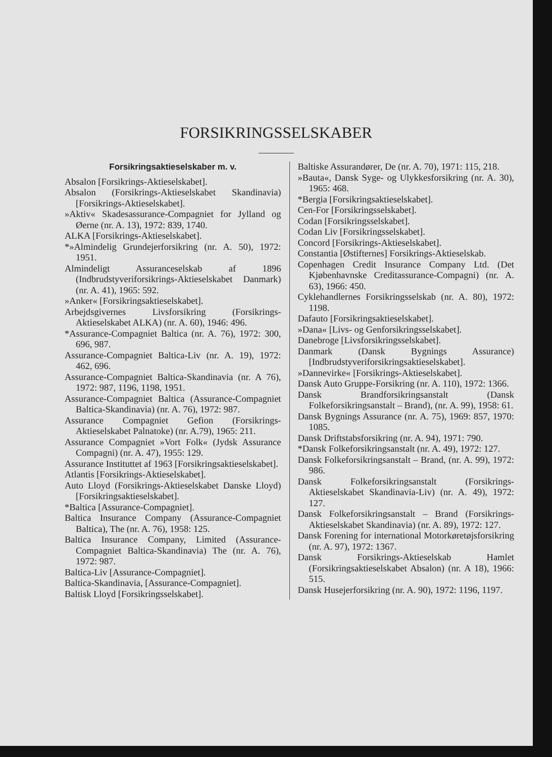FORSIKRINGSSELSKABER
Forsikringsaktieselskaber m. v.
Absalon [Forsikrings-Aktieselskabet].
Absalon (Forsikrings-Aktieselskabet Skandinavia) [Forsikrings-Aktieselskabet].
»Aktiv« Skadesassurance-Compagniet for Jylland og Øerne (nr. A. 13), 1972: 839, 1740.
ALKA [Forsikrings-Aktieselskabet].
*»Almindelig Grundejerforsikring (nr. A. 50), 1972: 1951.
Almindeligt Assuranceselskab af 1896 (Indbrudstyveriforsikrings-Aktieselskabet Danmark) (nr. A. 41), 1965: 592.
»Anker« [Forsikringsaktieselskabet].
Arbejdsgivernes Livsforsikring (Forsikrings-Aktieselskabet ALKA) (nr. A. 60), 1946: 496.
*Assurance-Compagniet Baltica (nr. A. 76), 1972: 300, 696, 987.
Assurance-Compagniet Baltica-Liv (nr. A. 19), 1972: 462, 696.
Assurance-Compagniet Baltica-Skandinavia (nr. A 76), 1972: 987, 1196, 1198, 1951.
Assurance-Compagniet Baltica (Assurance-Compagniet Baltica-Skandinavia) (nr. A. 76), 1972: 987.
Assurance Compagniet Gefion (Forsikrings-Aktieselskabet Palnatoke) (nr. A.79), 1965: 211.
Assurance Compagniet »Vort Folk« (Jydsk Assurance Compagni) (nr. A. 47), 1955: 129.
Assurance Instituttet af 1963 [Forsikringsaktieselskabet].
Atlantis [Forsikrings-Aktieselskabet].
Auto Lloyd (Forsikrings-Aktieselskabet Danske Lloyd) [Forsikringsaktieselskabet].
*Baltica [Assurance-Compagniet].
Baltica Insurance Company (Assurance-Compagniet Baltica), The (nr. A. 76), 1958: 125.
Baltica Insurance Company, Limited (Assurance-Compagniet Baltica-Skandinavia) The (nr. A. 76), 1972: 987.
Baltica-Liv [Assurance-Compagniet].
Baltica-Skandinavia, [Assurance-Compagniet].
Baltisk Lloyd [Forsikringsselskabet].
Baltiske Assurandører, De (nr. A. 70), 1971: 115, 218.
»Bauta«, Dansk Syge- og Ulykkesforsikring (nr. A. 30), 1965: 468.
*Bergia [Forsikringsaktieselskabet].
Cen-For [Forsikringsselskabet].
Codan [Forsikringsselskabet].
Codan Liv [Forsikringsselskabet].
Concord [Forsikrings-Aktieselskabet].
Constantia [Østifternes] Forsikrings-Aktieselskab.
Copenhagen Credit Insurance Company Ltd. (Det Kjøbenhavnske Creditassurance-Compagni) (nr. A. 63), 1966: 450.
Cyklehandlernes Forsikringsselskab (nr. A. 80), 1972: 1198.
Dafauto [Forsikringsaktieselskabet].
»Dana« [Livs- og Genforsikringsselskabet].
Danebroge [Livsforsikringsselskabet].
Danmark (Dansk Bygnings Assurance) [Indbrudstyveriforsikringsaktieselskabet].
»Dannevirke« [Forsikrings-Aktieselskabet].
Dansk Auto Gruppe-Forsikring (nr. A. 110), 1972: 1366.
Dansk Brandforsikringsanstalt (Dansk Folkeforsikringsanstalt – Brand), (nr. A. 99), 1958: 61.
Dansk Bygnings Assurance (nr. A. 75), 1969: 857, 1970: 1085.
Dansk Driftstabsforsikring (nr. A. 94), 1971: 790.
*Dansk Folkeforsikringsanstalt (nr. A. 49), 1972: 127.
Dansk Folkeforsikringsanstalt – Brand, (nr. A. 99), 1972: 986.
Dansk Folkeforsikringsanstalt (Forsikrings-Aktieselskabet Skandinavia-Liv) (nr. A. 49), 1972: 127.
Dansk Folkeforsikringsanstalt – Brand (Forsikrings-Aktieselskabet Skandinavia) (nr. A. 89), 1972: 127.
Dansk Forening for international Motorkøretøjsforsikring (nr. A. 97), 1972: 1367.
Dansk Forsikrings-Aktieselskab Hamlet (Forsikringsaktieselskabet Absalon) (nr. A 18), 1966: 515.
Dansk Husejerforsikring (nr. A. 90), 1972: 1196, 1197.